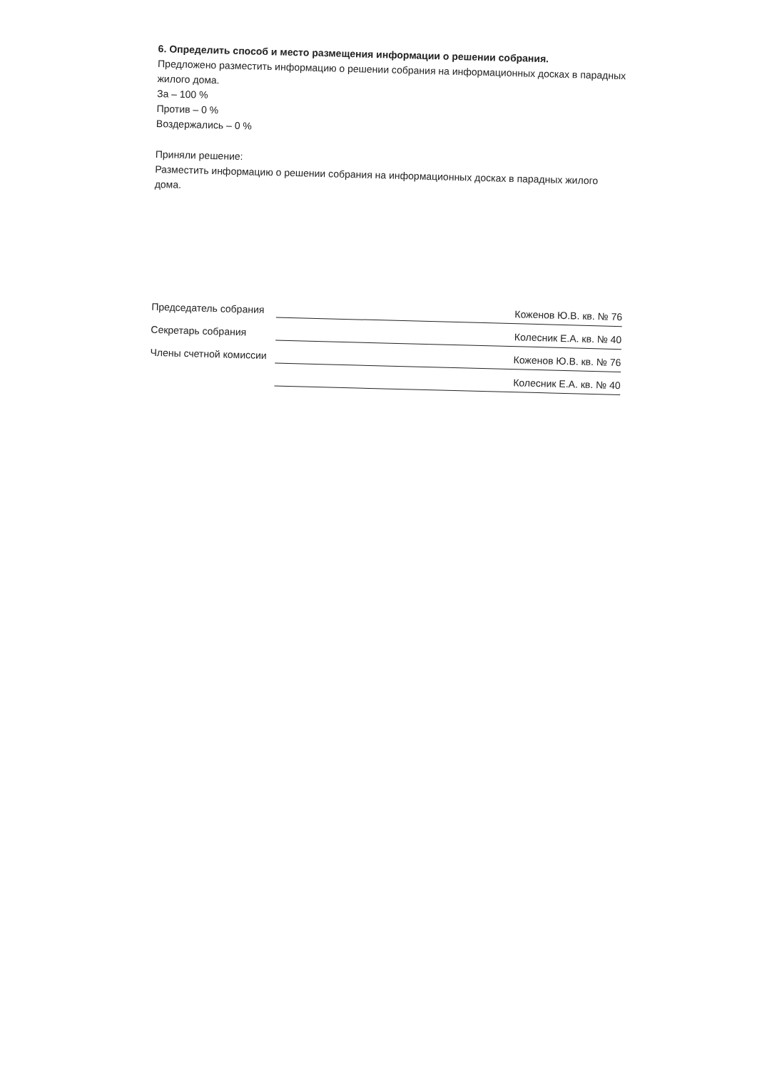6. Определить способ и место размещения информации о решении собрания.
Предложено разместить информацию о решении собрания на информационных досках в парадных жилого дома.
За – 100 %
Против – 0 %
Воздержались – 0 %
Приняли решение:
Разместить информацию о решении собрания на информационных досках в парадных жилого дома.
Председатель собрания Коженов Ю.В. кв. № 76
Секретарь собрания Колесник Е.А. кв. № 40
Члены счетной комиссии Коженов Ю.В. кв. № 76
Колесник Е.А. кв. № 40